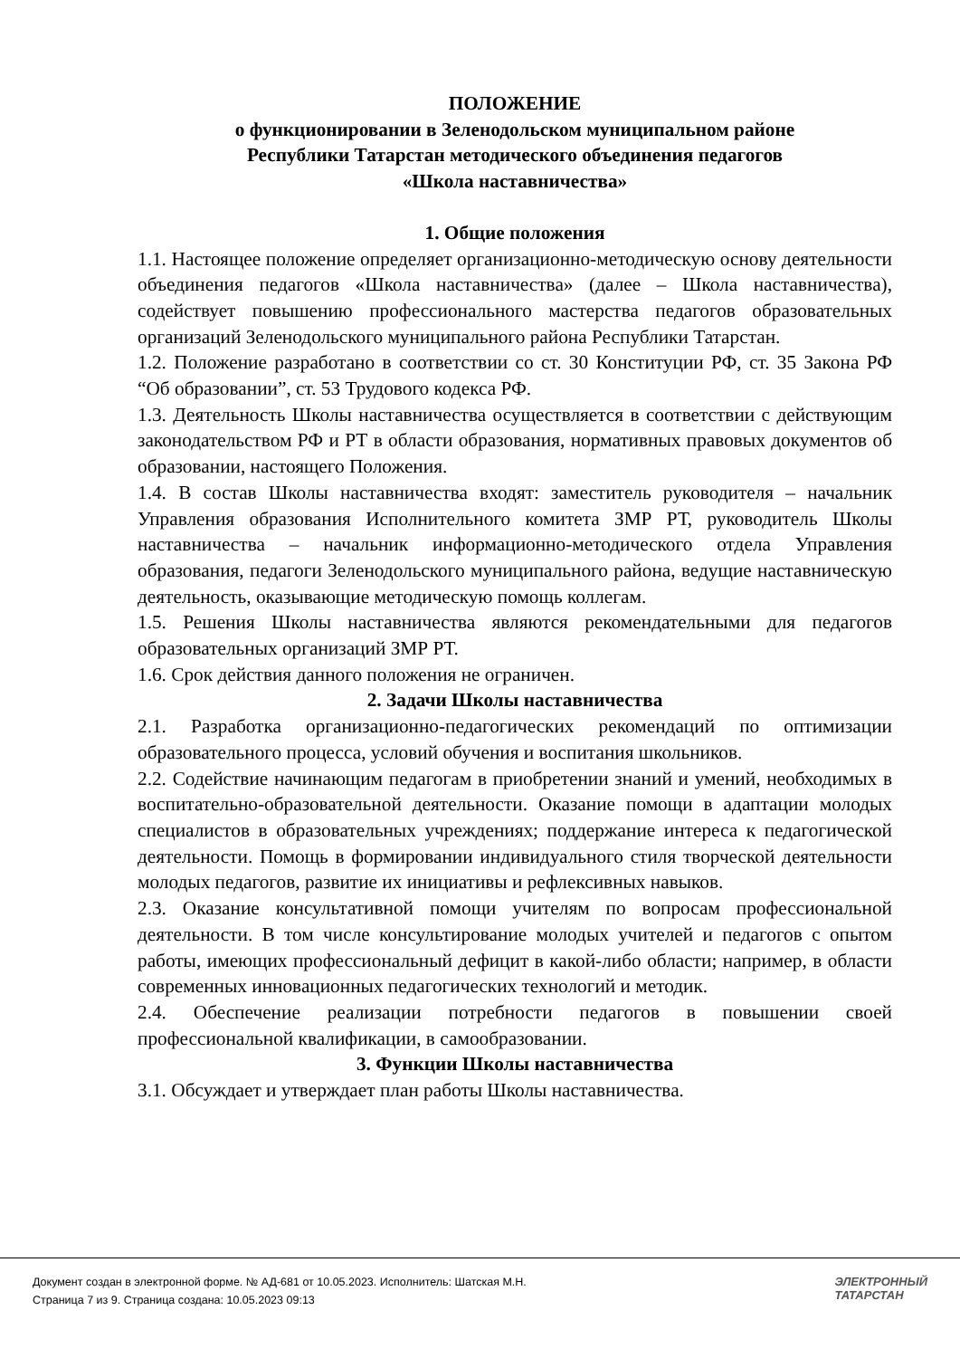ПОЛОЖЕНИЕ
о функционировании в Зеленодольском муниципальном районе
Республики Татарстан методического объединения педагогов
«Школа наставничества»
1. Общие положения
1.1. Настоящее положение определяет организационно-методическую основу деятельности объединения педагогов «Школа наставничества» (далее – Школа наставничества), содействует повышению профессионального мастерства педагогов образовательных организаций Зеленодольского муниципального района Республики Татарстан.
1.2. Положение разработано в соответствии со ст. 30 Конституции РФ, ст. 35 Закона РФ “Об образовании”, ст. 53 Трудового кодекса РФ.
1.3. Деятельность Школы наставничества осуществляется в соответствии с действующим законодательством РФ и РТ в области образования, нормативных правовых документов об образовании, настоящего Положения.
1.4. В состав Школы наставничества входят: заместитель руководителя – начальник Управления образования Исполнительного комитета ЗМР РТ, руководитель Школы наставничества – начальник информационно-методического отдела Управления образования, педагоги Зеленодольского муниципального района, ведущие наставническую деятельность, оказывающие методическую помощь коллегам.
1.5. Решения Школы наставничества являются рекомендательными для педагогов образовательных организаций ЗМР РТ.
1.6. Срок действия данного положения не ограничен.
2. Задачи Школы наставничества
2.1. Разработка организационно-педагогических рекомендаций по оптимизации образовательного процесса, условий обучения и воспитания школьников.
2.2. Содействие начинающим педагогам в приобретении знаний и умений, необходимых в воспитательно-образовательной деятельности. Оказание помощи в адаптации молодых специалистов в образовательных учреждениях; поддержание интереса к педагогической деятельности. Помощь в формировании индивидуального стиля творческой деятельности молодых педагогов, развитие их инициативы и рефлексивных навыков.
2.3. Оказание консультативной помощи учителям по вопросам профессиональной деятельности. В том числе консультирование молодых учителей и педагогов с опытом работы, имеющих профессиональный дефицит в какой-либо области; например, в области современных инновационных педагогических технологий и методик.
2.4. Обеспечение реализации потребности педагогов в повышении своей профессиональной квалификации, в самообразовании.
3. Функции Школы наставничества
3.1. Обсуждает и утверждает план работы Школы наставничества.
Документ создан в электронной форме. № АД-681 от 10.05.2023. Исполнитель: Шатская М.Н.
Страница 7 из 9. Страница создана: 10.05.2023 09:13
ЭЛЕКТРОННЫЙ
ТАТАРСТАН